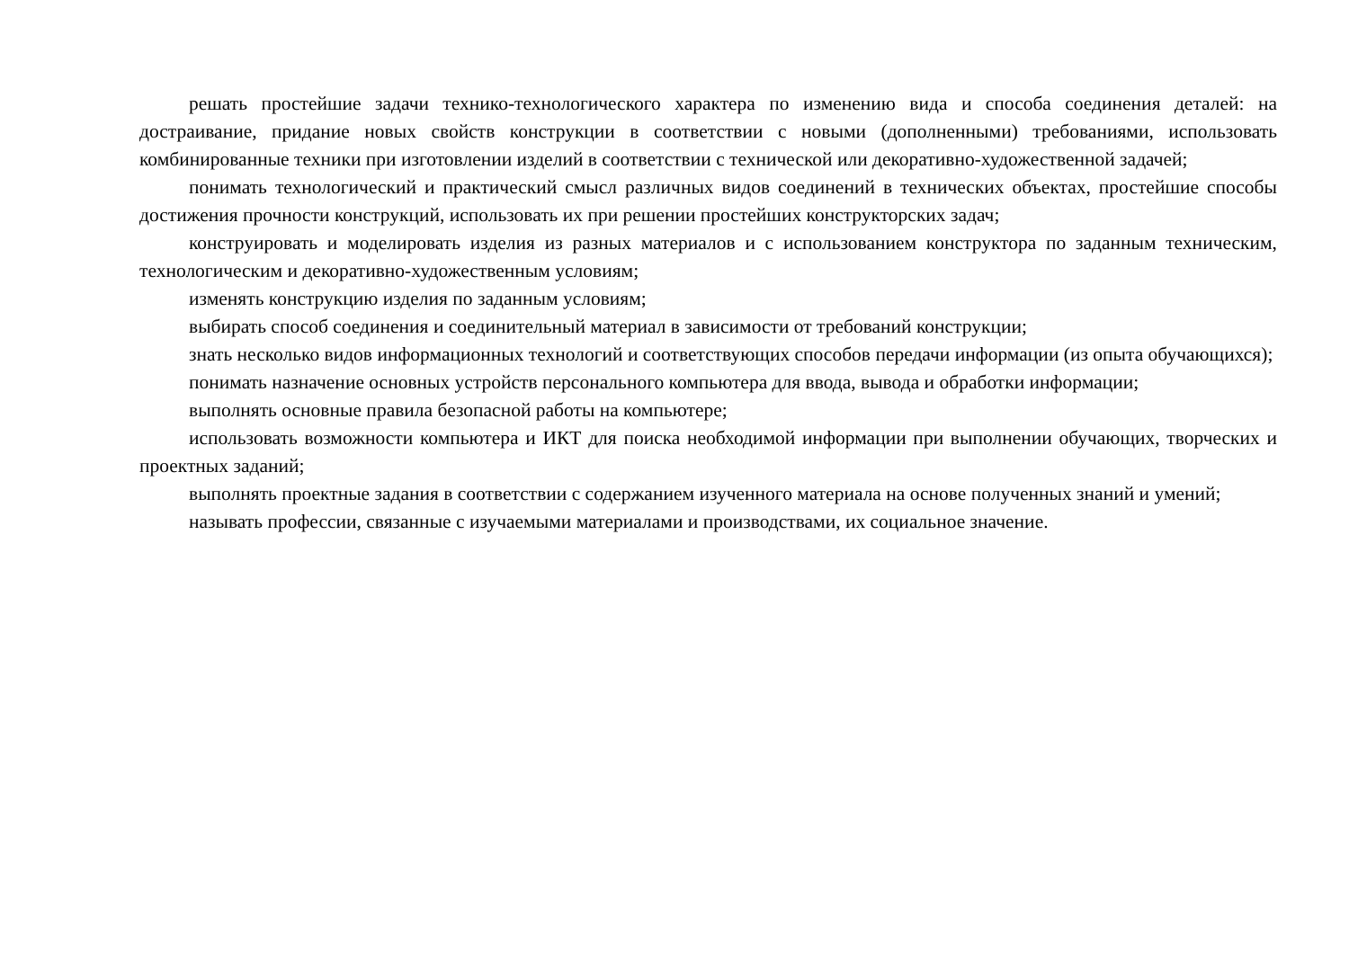решать простейшие задачи технико-технологического характера по изменению вида и способа соединения деталей: на достраивание, придание новых свойств конструкции в соответствии с новыми (дополненными) требованиями, использовать комбинированные техники при изготовлении изделий в соответствии с технической или декоративно-художественной задачей;
понимать технологический и практический смысл различных видов соединений в технических объектах, простейшие способы достижения прочности конструкций, использовать их при решении простейших конструкторских задач;
конструировать и моделировать изделия из разных материалов и с использованием конструктора по заданным техническим, технологическим и декоративно-художественным условиям;
изменять конструкцию изделия по заданным условиям;
выбирать способ соединения и соединительный материал в зависимости от требований конструкции;
знать несколько видов информационных технологий и соответствующих способов передачи информации (из опыта обучающихся);
понимать назначение основных устройств персонального компьютера для ввода, вывода и обработки информации;
выполнять основные правила безопасной работы на компьютере;
использовать возможности компьютера и ИКТ для поиска необходимой информации при выполнении обучающих, творческих и проектных заданий;
выполнять проектные задания в соответствии с содержанием изученного материала на основе полученных знаний и умений;
называть профессии, связанные с изучаемыми материалами и производствами, их социальное значение.